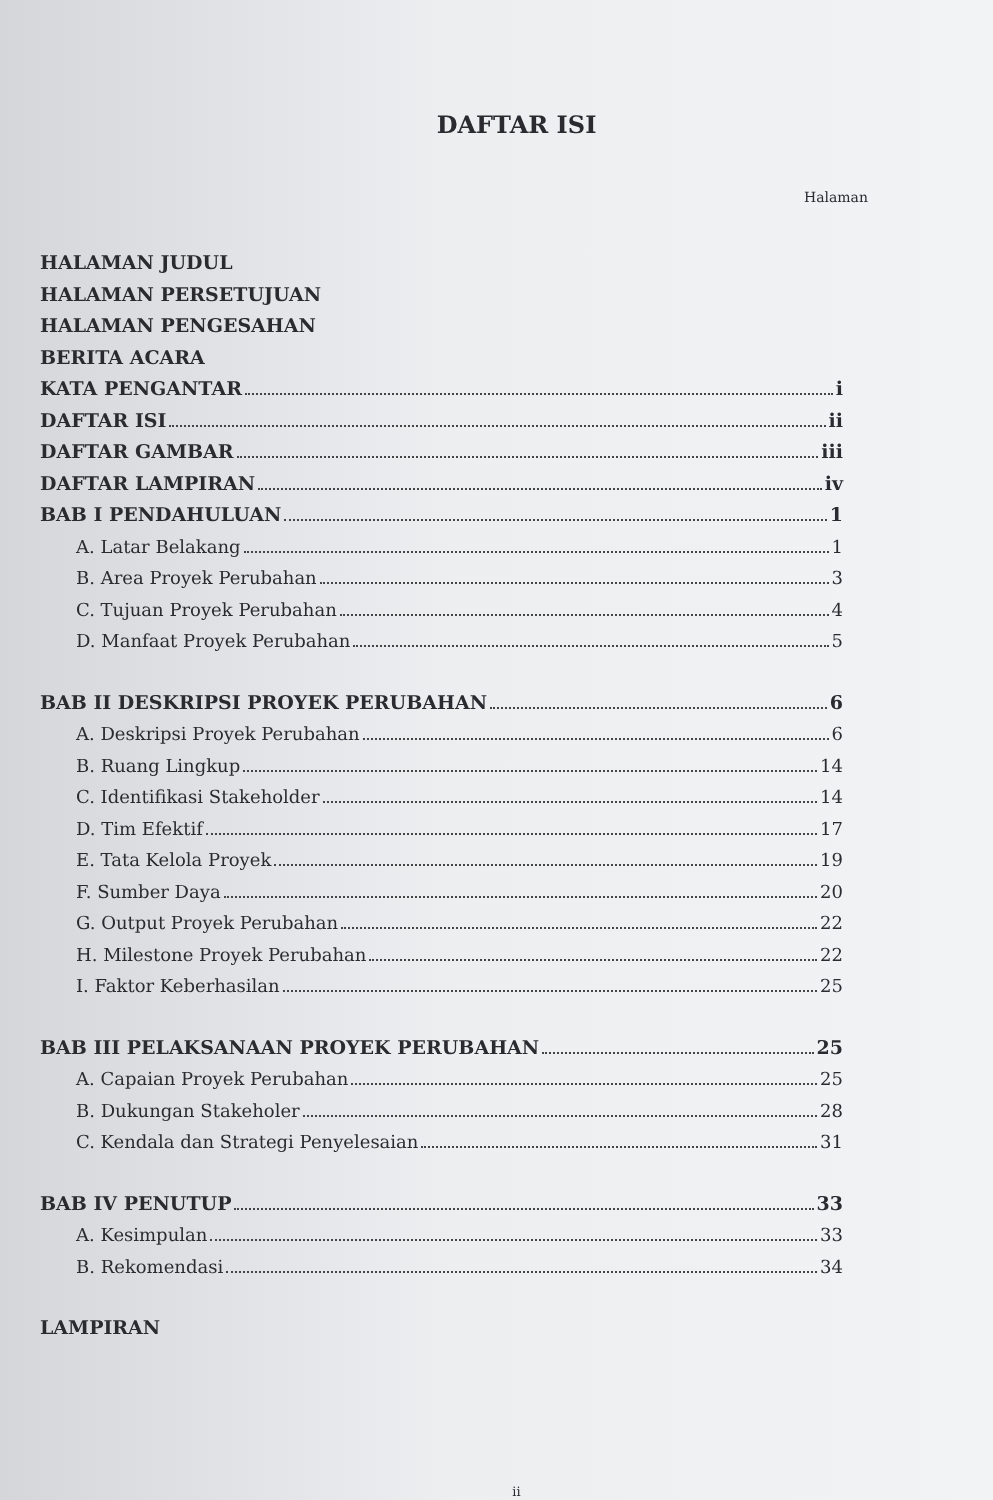DAFTAR ISI
Halaman
HALAMAN JUDUL
HALAMAN PERSETUJUAN
HALAMAN PENGESAHAN
BERITA ACARA
KATA PENGANTAR i
DAFTAR ISI ii
DAFTAR GAMBAR iii
DAFTAR LAMPIRAN iv
BAB I PENDAHULUAN 1
A. Latar Belakang 1
B. Area Proyek Perubahan 3
C. Tujuan Proyek Perubahan 4
D. Manfaat Proyek Perubahan 5
BAB II DESKRIPSI PROYEK PERUBAHAN 6
A. Deskripsi Proyek Perubahan 6
B. Ruang Lingkup 14
C. Identifikasi Stakeholder 14
D. Tim Efektif 17
E. Tata Kelola Proyek 19
F. Sumber Daya 20
G. Output Proyek Perubahan 22
H. Milestone Proyek Perubahan 22
I. Faktor Keberhasilan 25
BAB III PELAKSANAAN PROYEK PERUBAHAN 25
A. Capaian Proyek Perubahan 25
B. Dukungan Stakeholer 28
C. Kendala dan Strategi Penyelesaian 31
BAB IV PENUTUP 33
A. Kesimpulan 33
B. Rekomendasi 34
LAMPIRAN
ii